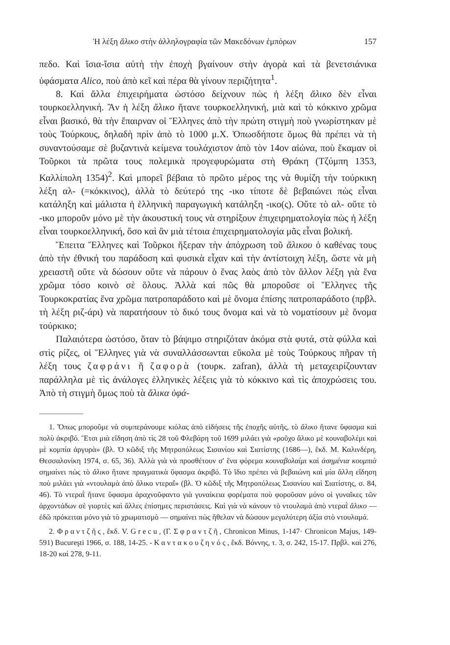Ἡ λέξη ἄλικο στὴν ἀλληλογραφία τῶν Μακεδόνων ἐμπόρων 157
πεδο. Καὶ ἴσια-ἴσια αὐτὴ τὴν ἐποχὴ βγαίνουν στὴν ἀγορὰ καὶ τὰ βενετσιάνικα ὑφάσματα Alico, ποὺ ἀπὸ κεῖ καὶ πέρα θὰ γίνουν περιζήτητα<sup>1</sup>.
8. Καὶ ἄλλα ἐπιχειρήματα ὡστόσο δείχνουν πὼς ἡ λέξη ἄλικο δὲν εἶναι τουρκοελληνική. Ἂν ἡ λέξη ἄλικο ἤτανε τουρκοελληνική, μιὰ καὶ τὸ κόκκινο χρῶμα εἶναι βασικό, θὰ τὴν ἔπαιρναν οἱ Ἕλληνες ἀπὸ τὴν πρώτη στιγμὴ ποὺ γνωρίστηκαν μὲ τοὺς Τούρκους, δηλαδὴ πρὶν ἀπὸ τὸ 1000 μ.Χ. Ὁπωσδήποτε ὅμως θὰ πρέπει νὰ τὴ συναντούσαμε σὲ βυζαντινὰ κείμενα τουλάχιστον ἀπὸ τὸν 14ον αἰώνα, ποὺ ἔκαμαν οἱ Τοῦρκοι τὰ πρῶτα τους πολεμικὰ προγεφυρώματα στὴ Θράκη (Τζύμπη 1353, Καλλίπολη 1354)<sup>2</sup>. Καὶ μπορεῖ βέβαια τὸ πρῶτο μέρος της νὰ θυμίζη τὴν τούρκικη λέξη αλ- (=κόκκινος), ἀλλὰ τὸ δεύτερό της -ικο τίποτε δὲ βεβαιώνει πὼς εἶναι κατάληξη καὶ μάλιστα ἡ ἑλληνικὴ παραγωγικὴ κατάληξη -ικο(ς). Οὔτε τὸ αλ- οὔτε τὸ -ικο μποροῦν μόνο μὲ τὴν ἀκουστική τους νὰ στηρίξουν ἐπιχειρηματολογία πὼς ἡ λέξη εἶναι τουρκοελληνική, ὅσο καὶ ἂν μιὰ τέτοια ἐπιχειρηματολογία μᾶς εἶναι βολική.
Ἔπειτα Ἕλληνες καὶ Τοῦρκοι ἤξεραν τὴν ἀπόχρωση τοῦ ἄλικου ὁ καθένας τους ἀπὸ τὴν ἐθνική του παράδοση καὶ φυσικὰ εἶχαν καὶ τὴν ἀντίστοιχη λέξη, ὥστε νὰ μὴ χρειαστῆ οὔτε νὰ δώσουν οὔτε νὰ πάρουν ὁ ἕνας λαὸς ἀπὸ τὸν ἄλλον λέξη γιὰ ἕνα χρῶμα τόσο κοινὸ σὲ ὅλους. Ἀλλὰ καὶ πῶς θὰ μποροῦσε οἱ Ἕλληνες τῆς Τουρκοκρατίας ἕνα χρῶμα πατροπαράδοτο καὶ μὲ ὄνομα ἐπίσης πατροπαράδοτο (πρβλ. τὴ λέξη ριζ-άρι) νὰ παρατήσουν τὸ δικό τους ὄνομα καὶ νὰ τὸ νοματίσουν μὲ ὄνομα τούρκικο;
Παλαιότερα ὡστόσο, ὅταν τὸ βάψιμο στηριζόταν ἀκόμα στὰ φυτά, στὰ φύλλα καὶ στὶς ρίζες, οἱ Ἕλληνες γιὰ νὰ συναλλάσσωνται εὔκολα μὲ τοὺς Τούρκους πῆραν τὴ λέξη τους ζαφράνι ἢ ζαφορὰ (τουρκ. zafran), ἀλλὰ τὴ μεταχειρίζουνταν παράλληλα μὲ τὶς ἀνάλογες ἑλληνικὲς λέξεις γιὰ τὸ κόκκινο καὶ τὶς ἀποχρώσεις του. Ἀπὸ τὴ στιγμὴ ὅμως ποὺ τὰ ἄλικα ὑφά-
1. Ὅπως μποροῦμε νὰ συμπεράνουμε κιόλας ἀπὸ εἰδήσεις τῆς ἐποχῆς αὐτῆς, τὸ ἄλικο ἤτανε ὕφασμα καὶ πολὺ ἀκριβό. Ἔτσι μιὰ εἴδηση ἀπὸ τὶς 28 τοῦ Φλεβάρη τοῦ 1699 μιλάει γιὰ «ροῦχο ἄλικο μὲ κουναβολέμι καὶ μὲ κομπία ἀργυρὰ» (βλ. Ὁ κῶδιξ τῆς Μητροπόλεως Σισανίου καὶ Σιατίστης (1686—), ἔκδ. Μ. Καλινδέρη, Θεσσαλονίκη 1974, σ. 65, 36). Ἀλλὰ γιὰ νὰ προσθέτουν σ' ἕνα φόρεμα κουναβολαίμι καὶ ἀσημένια κουμπιὰ σημαίνει πὼς τὸ ἄλικο ἤτανε πραγματικὰ ὕφασμα ἀκριβό. Τὸ ἴδιο πρέπει νὰ βεβαιώνη καὶ μία ἄλλη εἴδηση ποὺ μιλάει γιὰ «ντουλαμὰ ἀπὸ ἄλικο ντεραΐ» (βλ. Ὁ κῶδιξ τῆς Μητροπόλεως Σισανίου καὶ Σιατίστης, σ. 84, 46). Τὸ ντεραῒ ἤτανε ὕφασμα ἀραχνοῦφαντο γιὰ γυναίκεια φορέματα ποὺ φοροῦσαν μόνο οἱ γυναῖκες τῶν ἀρχοντάδων σὲ γιορτὲς καὶ ἄλλες ἐπίσημες περιστάσεις. Καὶ γιὰ νὰ κάνουν τὸ ντουλαμὰ ἀπὸ ντεραῒ ἄλικο — ἐδῶ πρόκειται μόνο γιὰ τὸ χρωματισμὸ — σημαίνει πὼς ἤθελαν νὰ δώσουν μεγαλύτερη ἀξία στὸ ντουλαμά.
2. Φραντζῆς, ἔκδ. V. Grecu, (Γ. Σφραντζῆ, Chronicon Minus, 1-147· Chronicon Majus, 149-591) Bucureşti 1966, σ. 188, 14-25. - Καντακουζηνός, ἔκδ. Βόννης, τ. 3, σ. 242, 15-17. Πρβλ. καὶ 276, 18-20 καὶ 278, 9-11.